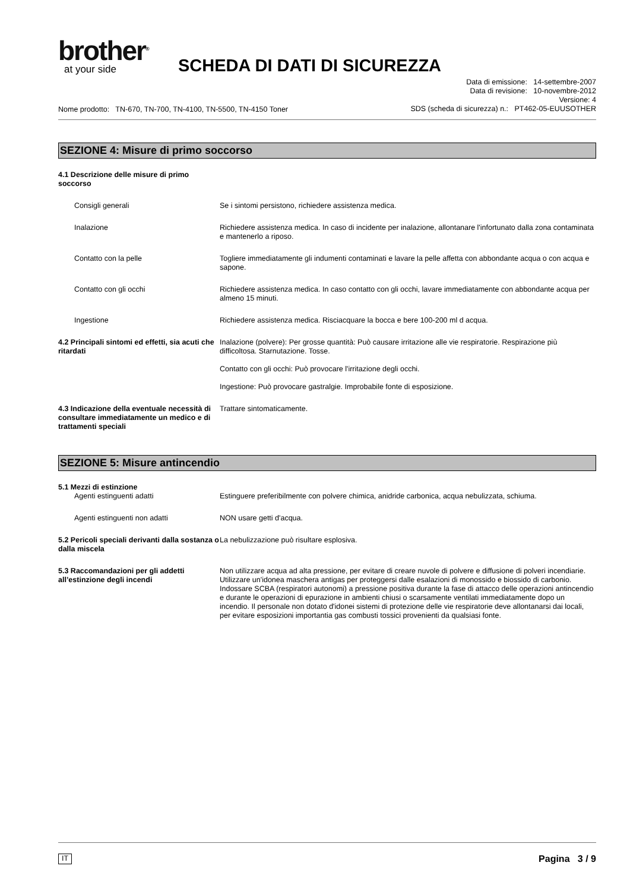brother<sup>®</sup>
at your side
SCHEDA DI DATI DI SICUREZZA
Nome prodotto: TN-670, TN-700, TN-4100, TN-5500, TN-4150 Toner
Data di emissione: 14-settembre-2007
Data di revisione: 10-novembre-2012
Versione: 4
SDS (scheda di sicurezza) n.: PT462-05-EUUSOTHER
SEZIONE 4: Misure di primo soccorso
4.1 Descrizione delle misure di primo soccorso
Consigli generali Se i sintomi persistono, richiedere assistenza medica.
Inalazione Richiedere assistenza medica. In caso di incidente per inalazione, allontanare l'infortunato dalla zona contaminata e mantenerlo a riposo.
Contatto con la pelle Togliere immediatamente gli indumenti contaminati e lavare la pelle affetta con abbondante acqua o con acqua e sapone.
Contatto con gli occhi Richiedere assistenza medica. In caso contatto con gli occhi, lavare immediatamente con abbondante acqua per almeno 15 minuti.
Ingestione Richiedere assistenza medica. Risciacquare la bocca e bere 100-200 ml d acqua.
4.2 Principali sintomi ed effetti, sia acuti che ritardati
Inalazione (polvere): Per grosse quantità: Può causare irritazione alle vie respiratorie. Respirazione più difficoltosa. Starnutazione. Tosse.
Contatto con gli occhi: Può provocare l'irritazione degli occhi.
Ingestione: Può provocare gastralgie. Improbabile fonte di esposizione.
4.3 Indicazione della eventuale necessità di consultare immediatamente un medico e di trattamenti speciali
Trattare sintomaticamente.
SEZIONE 5: Misure antincendio
5.1 Mezzi di estinzione
Agenti estinguenti adatti Estinguere preferibilmente con polvere chimica, anidride carbonica, acqua nebulizzata, schiuma.
Agenti estinguenti non adatti NON usare getti d'acqua.
5.2 Pericoli speciali derivanti dalla sostanza o dalla miscela
La nebulizzazione può risultare esplosiva.
5.3 Raccomandazioni per gli addetti all’estinzione degli incendi
Non utilizzare acqua ad alta pressione, per evitare di creare nuvole di polvere e diffusione di polveri incendiarie. Utilizzare un'idonea maschera antigas per proteggersi dalle esalazioni di monossido e biossido di carbonio. Indossare SCBA (respiratori autonomi) a pressione positiva durante la fase di attacco delle operazioni antincendio e durante le operazioni di epurazione in ambienti chiusi o scarsamente ventilati immediatamente dopo un incendio. Il personale non dotato d'idonei sistemi di protezione delle vie respiratorie deve allontanarsi dai locali, per evitare esposizioni importantia gas combusti tossici provenienti da qualsiasi fonte.
IT Pagina 3 / 9